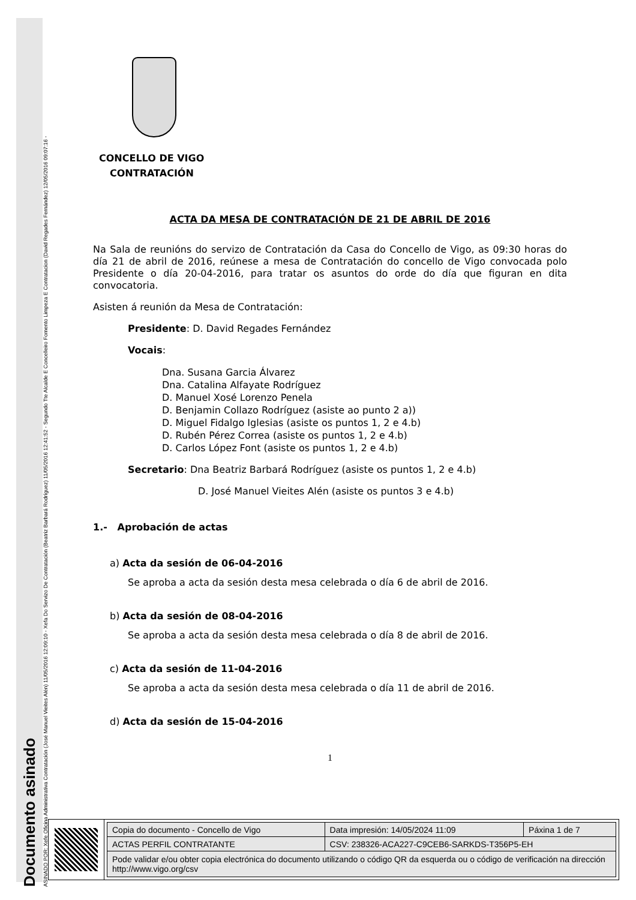Documento asinado
ASINADO POR: Xefe Oficina Administrativa Contratación (José Manuel Vieites Alén) 11/05/2016 12:09:10 - Xefa Do Servizo De Contratación (Beatriz Barbará Rodríguez) 11/05/2016 12:41:52 - Segundo Tte Alcalde E Concelleiro Fomento Limpeza E Contratacion (David Regades Fernández) 12/05/2016 09:07:16 -
CONCELLO DE VIGO
CONTRATACIÓN
ACTA DA MESA DE CONTRATACIÓN DE 21 DE ABRIL DE 2016
Na Sala de reunións do servizo de Contratación da Casa do Concello de Vigo, as 09:30 horas do día 21 de abril de 2016, reúnese a mesa de Contratación do concello de Vigo convocada polo Presidente o día 20-04-2016, para tratar os asuntos do orde do día que figuran en dita convocatoria.
Asisten á reunión da Mesa de Contratación:
Presidente: D. David Regades Fernández
Vocais:
Dna. Susana Garcia Álvarez
Dna. Catalina Alfayate Rodríguez
D. Manuel Xosé Lorenzo Penela
D. Benjamin Collazo Rodríguez (asiste ao punto 2 a))
D. Miguel Fidalgo Iglesias (asiste os puntos 1, 2 e 4.b)
D. Rubén Pérez Correa (asiste os puntos 1, 2 e 4.b)
D. Carlos López Font (asiste os puntos 1, 2 e 4.b)
Secretario: Dna Beatriz Barbará Rodríguez (asiste os puntos 1, 2 e 4.b)
D. José Manuel Vieites Alén (asiste os puntos 3 e 4.b)
1.- Aprobación de actas
a) Acta da sesión de 06-04-2016
Se aproba a acta da sesión desta mesa celebrada o día 6 de abril de 2016.
b) Acta da sesión de 08-04-2016
Se aproba a acta da sesión desta mesa celebrada o día 8 de abril de 2016.
c) Acta da sesión de 11-04-2016
Se aproba a acta da sesión desta mesa celebrada o día 11 de abril de 2016.
d) Acta da sesión de 15-04-2016
1
| Copia do documento - Concello de Vigo | Data impresión: 14/05/2024 11:09 | Páxina 1 de 7 |
| ACTAS PERFIL CONTRATANTE | CSV: 238326-ACA227-C9CEB6-SARKDS-T356P5-EH | |
| Pode validar e/ou obter copia electrónica do documento utilizando o código QR da esquerda ou o código de verificación na dirección http://www.vigo.org/csv | | |